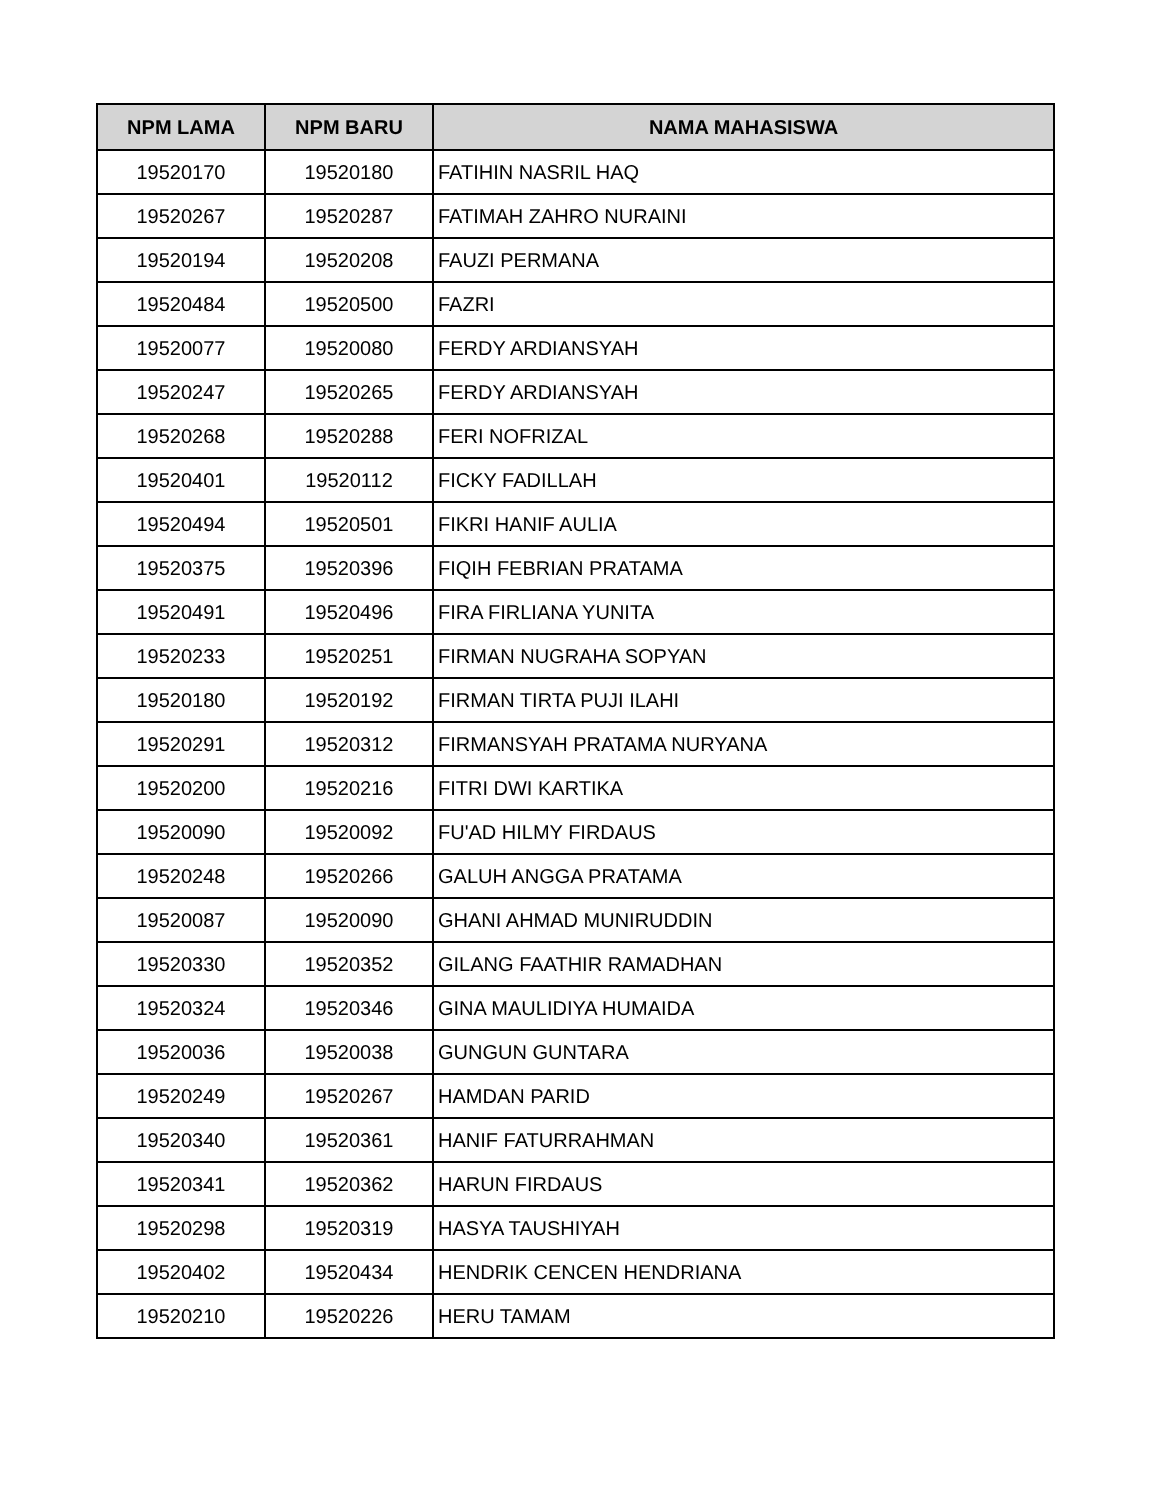| NPM LAMA | NPM BARU | NAMA MAHASISWA |
| --- | --- | --- |
| 19520170 | 19520180 | FATIHIN NASRIL HAQ |
| 19520267 | 19520287 | FATIMAH ZAHRO NURAINI |
| 19520194 | 19520208 | FAUZI PERMANA |
| 19520484 | 19520500 | FAZRI |
| 19520077 | 19520080 | FERDY ARDIANSYAH |
| 19520247 | 19520265 | FERDY ARDIANSYAH |
| 19520268 | 19520288 | FERI NOFRIZAL |
| 19520401 | 19520112 | FICKY FADILLAH |
| 19520494 | 19520501 | FIKRI HANIF AULIA |
| 19520375 | 19520396 | FIQIH FEBRIAN PRATAMA |
| 19520491 | 19520496 | FIRA FIRLIANA YUNITA |
| 19520233 | 19520251 | FIRMAN NUGRAHA SOPYAN |
| 19520180 | 19520192 | FIRMAN TIRTA PUJI ILAHI |
| 19520291 | 19520312 | FIRMANSYAH PRATAMA NURYANA |
| 19520200 | 19520216 | FITRI DWI KARTIKA |
| 19520090 | 19520092 | FU'AD HILMY FIRDAUS |
| 19520248 | 19520266 | GALUH ANGGA PRATAMA |
| 19520087 | 19520090 | GHANI AHMAD MUNIRUDDIN |
| 19520330 | 19520352 | GILANG FAATHIR RAMADHAN |
| 19520324 | 19520346 | GINA MAULIDIYA HUMAIDA |
| 19520036 | 19520038 | GUNGUN GUNTARA |
| 19520249 | 19520267 | HAMDAN PARID |
| 19520340 | 19520361 | HANIF FATURRAHMAN |
| 19520341 | 19520362 | HARUN FIRDAUS |
| 19520298 | 19520319 | HASYA TAUSHIYAH |
| 19520402 | 19520434 | HENDRIK CENCEN HENDRIANA |
| 19520210 | 19520226 | HERU TAMAM |